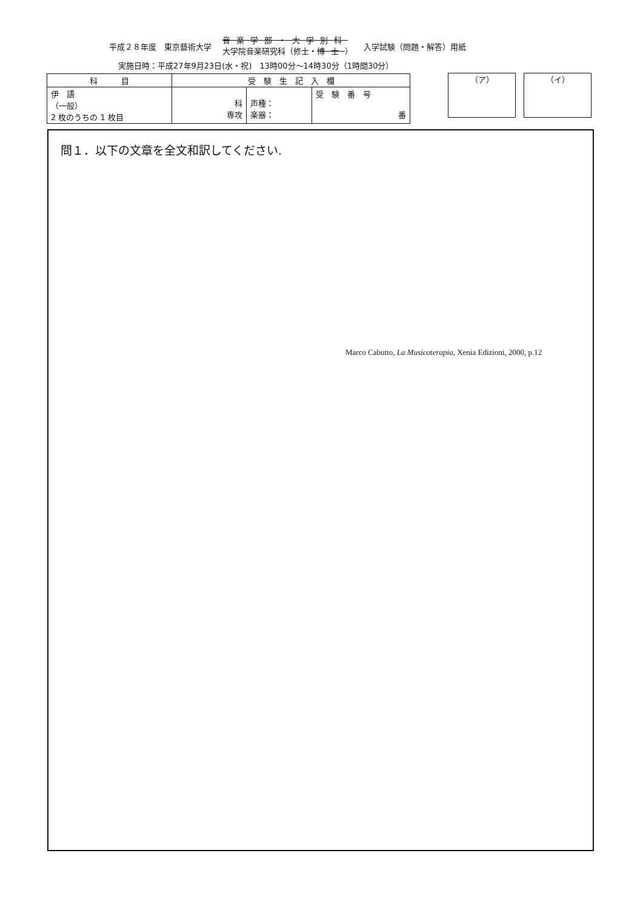平成２８年度　東京藝術大学 音楽学部・大学別科
大学院音楽研究科（修士・博士） 入学試験（問題・解答）用紙
実施日時：平成27年9月23日(水・祝)　13時00分～14時30分（1時間30分）
| 科 目 | 受 験 生 記 入 欄 | | |
| --- | --- | --- | --- |
| 伊 語 （一般） 2 枚のうちの 1 枚目 | 科 専攻 | 声種： 楽器： | 受 験 番 号 番 |
（ア） （イ）
問１．以下の文章を全文和訳してください.
Marco Cabutto, La Musicoterapia, Xenia Edizioni, 2000, p.12